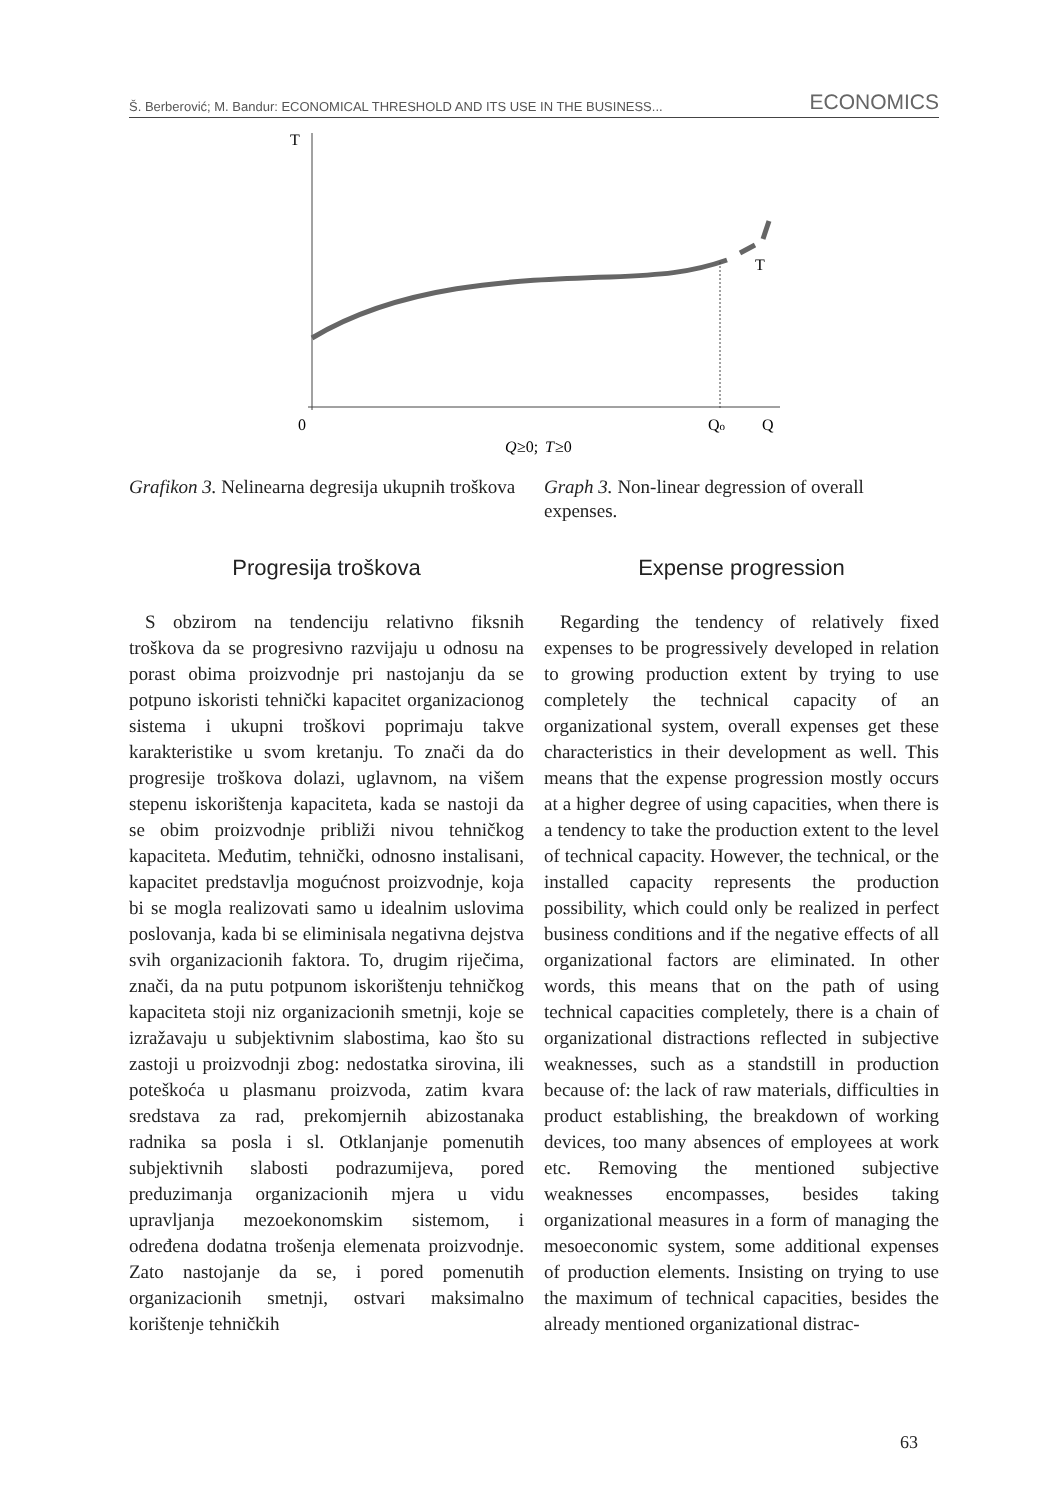Š. Berberović; M. Bandur: ECONOMICAL THRESHOLD AND ITS USE IN THE BUSINESS... ECONOMICS
T
T
0
Qo
Q
Q
≥0;
T
≥0
Grafikon 3. Nelinearna degresija ukupnih troškova
Progresija troškova
S obzirom na tendenciju relativno fiksnih troškova da se progresivno razvijaju u odnosu na porast obima proizvodnje pri nastojanju da se potpuno iskoristi tehnički kapacitet organizacionog sistema i ukupni troškovi poprimaju takve karakteristike u svom kretanju. To znači da do progresije troškova dolazi, uglavnom, na višem stepenu iskorištenja kapaciteta, kada se nastoji da se obim proizvodnje približi nivou tehničkog kapaciteta. Međutim, tehnički, odnosno instalisani, kapacitet predstavlja mogućnost proizvodnje, koja bi se mogla realizovati samo u idealnim uslovima poslovanja, kada bi se eliminisala negativna dejstva svih organizacionih faktora. To, drugim riječima, znači, da na putu potpunom iskorištenju tehničkog kapaciteta stoji niz organizacionih smetnji, koje se izražavaju u subjektivnim slabostima, kao što su zastoji u proizvodnji zbog: nedostatka sirovina, ili poteškoća u plasmanu proizvoda, zatim kvara sredstava za rad, prekomjernih abizostanaka radnika sa posla i sl. Otklanjanje pomenutih subjektivnih slabosti podrazumijeva, pored preduzimanja organizacionih mjera u vidu upravljanja mezoekonomskim sistemom, i određena dodatna trošenja elemenata proizvodnje. Zato nastojanje da se, i pored pomenutih organizacionih smetnji, ostvari maksimalno korištenje tehničkih
Graph 3. Non-linear degression of overall expenses.
Expense progression
Regarding the tendency of relatively fixed expenses to be progressively developed in relation to growing production extent by trying to use completely the technical capacity of an organizational system, overall expenses get these characteristics in their development as well. This means that the expense progression mostly occurs at a higher degree of using capacities, when there is a tendency to take the production extent to the level of technical capacity. However, the technical, or the installed capacity represents the production possibility, which could only be realized in perfect business conditions and if the negative effects of all organizational factors are eliminated. In other words, this means that on the path of using technical capacities completely, there is a chain of organizational distractions reflected in subjective weaknesses, such as a standstill in production because of: the lack of raw materials, difficulties in product establishing, the breakdown of working devices, too many absences of employees at work etc. Removing the mentioned subjective weaknesses encompasses, besides taking organizational measures in a form of managing the mesoeconomic system, some additional expenses of production elements. Insisting on trying to use the maximum of technical capacities, besides the already mentioned organizational distrac-
63